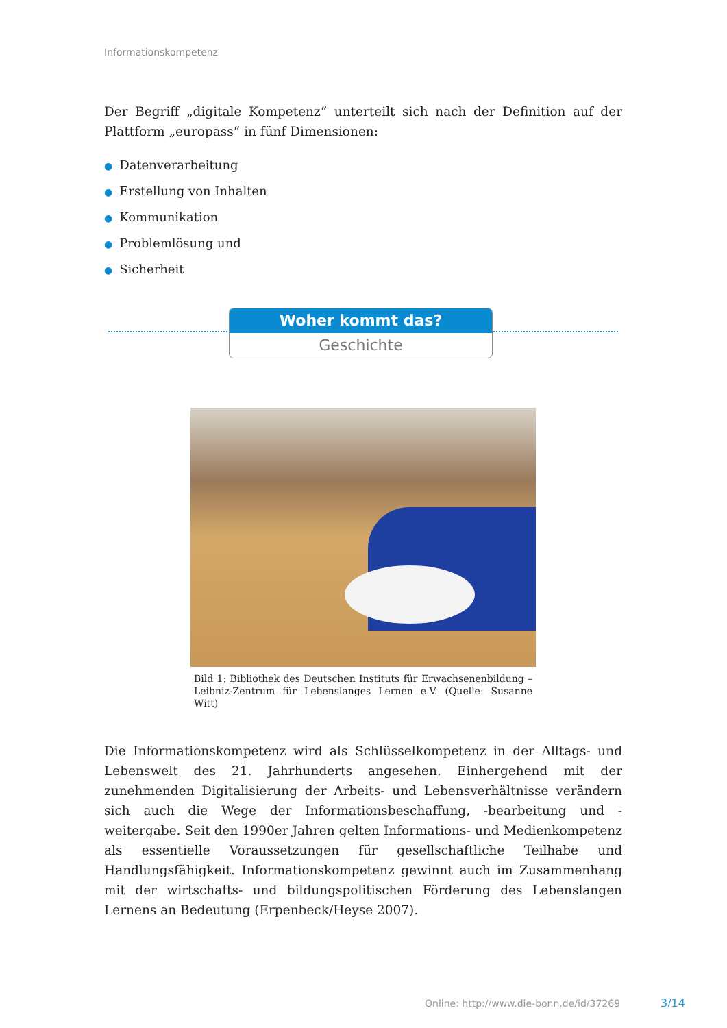Informationskompetenz
Der Begriff „digitale Kompetenz“ unterteilt sich nach der Definition auf der Plattform „europass“ in fünf Dimensionen:
● Datenverarbeitung
● Erstellung von Inhalten
● Kommunikation
● Problemlösung und
● Sicherheit
Woher kommt das?
Geschichte
Bild 1: Bibliothek des Deutschen Instituts für Erwachsenenbildung – Leibniz-Zentrum für Lebenslanges Lernen e.V. (Quelle: Susanne Witt)
Die Informationskompetenz wird als Schlüsselkompetenz in der Alltags- und Lebenswelt des 21. Jahrhunderts angesehen. Einhergehend mit der zunehmenden Digitalisierung der Arbeits- und Lebensverhältnisse verändern sich auch die Wege der Informationsbeschaffung, -bearbeitung und -weitergabe. Seit den 1990er Jahren gelten Informations- und Medienkompetenz als essentielle Voraussetzungen für gesellschaftliche Teilhabe und Handlungsfähigkeit. Informationskompetenz gewinnt auch im Zusammenhang mit der wirtschafts- und bildungspolitischen Förderung des Lebenslangen Lernens an Bedeutung (Erpenbeck/Heyse 2007).
Online: http://www.die-bonn.de/id/37269
3/14